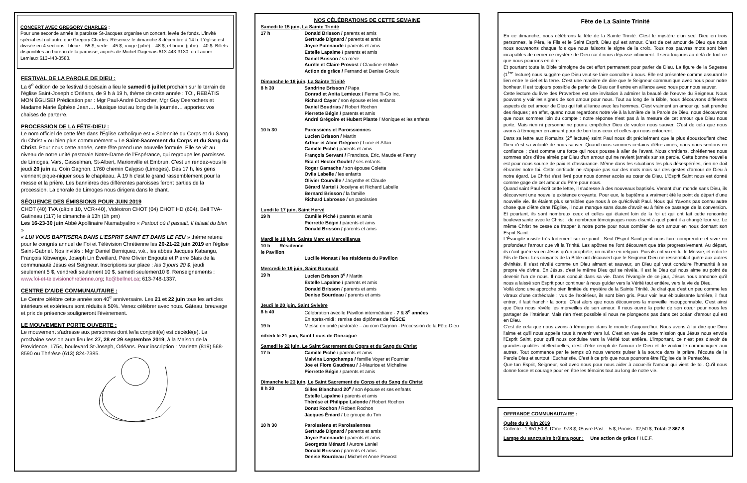CONCERT AVEC GREGORY CHARLES :
Pour une seconde année la paroisse St-Jacques organise un concert, levée de fonds. L'invité spécial est nul autre que Gregory Charles. Réservez le dimanche 8 décembre à 14 h. L'église est divisée en 4 sections : bleue – 55 $; verte – 45 $; rouge (jubé) – 48 $; et brune (jubé) – 40 $. Billets disponibles au bureau de la paroisse, auprès de Michel Dagenais 613-443-3130, ou Laurier Lemieux 613-443-3583.
FESTIVAL DE LA PAROLE DE DIEU :
La 6<sup>e</sup> édition de ce festival diocésain a lieu le samedi 6 juillet prochain sur le terrain de l'église Saint-Joseph d'Orléans, de 9 h à 19 h, thème de cette année : TOI, REBÂTIS MON ÉGLISE! Prédication par : Mgr Paul-André Durocher, Mgr Guy Desrochers et Madame Marie Éphèse Jean…. Musique tout au long de la journée… apportez vos chaises de parterre.
PROCESSION DE LA FÊTE-DIEU :
Le nom officiel de cette fête dans l'Église catholique est « Solennité du Corps et du Sang du Christ » ou bien plus communément « Le Saint-Sacrement du Corps et du Sang du Christ. Pour nous cette année, cette fête prend une nouvelle formule. Elle se vit au niveau de notre unité pastorale Notre-Dame de l'Espérance, qui regroupe les paroisses de Limoges, Vars, Casselman, St-Albert, Marionville et Embrun. C'est un rendez-vous le jeudi 20 juin au Coin Gagnon, 1760 chemin Calypso (Limoges). Dès 17 h, les gens viennent pique-niquer sous le chapiteau. À 19 h c'est le grand rassemblement pour la messe et la prière. Les bannières des différentes paroisses feront parties de la procession. La chorale de Limoges nous dirigera dans le chant.
SÉQUENCE DES ÉMISSIONS POUR JUIN 2019
CHOT (40) TVA (câble 10, VCR+40), Vidéotron CHOT (04) CHOT HD (604), Bell TVA-Gatineau (117) le dimanche à 13h (1h pm)
Les 16-23-30 juin Abbé Apollinaire Ntamabyaliro « Partout où Il passait, Il faisait du bien »
« LUI VOUS BAPTISERA DANS L'ESPRIT SAINT ET DANS LE FEU » thème retenu pour le congrès annuel de Foi et Télévision Chrétienne les 20-21-22 juin 2019 en l'église Saint-Gabriel. Nos invités : Mgr Daniel Berniquez, v.é., les abbés Jacques Kabangu, François Kibwenge, Joseph Lin Éveillard, Père Olivier Engouté et Pierre Blais de la communauté Jésus est Seigneur. Inscriptions sur place : les 3 jours 20 $, jeudi seulement 5 $, vendredi seulement 10 $, samedi seulemen10 $. Renseignements : www.foi-et-televisionchretienne.org; ftc@bellnet.ca; 613-748-1337.
CENTRE D'AIDE COMMUNAUTAIRE :
Le Centre célèbre cette année son 40<sup>e</sup> anniversaire. Les 21 et 22 juin tous les articles intérieurs et extérieurs sont réduits à 50%. Venez célébrer avec nous. Gâteau, breuvage et prix de présence souligneront l'événement.
LE MOUVEMENT PORTE OUVERTE :
Le mouvement s'adresse aux personnes dont le/la conjoint(e) est décédé(e). La prochaine session aura lieu les 27, 28 et 29 septembre 2019, à la Maison de la Providence, 1754, boulevard St-Joseph, Orléans. Pour inscription : Mariette (819) 568-8590 ou Thérèse (613) 824-7385.
NOS CÉLÉBRATIONS DE CETTE SEMAINE
Samedi le 15 juin, La Sainte Trinité
| 17 h | Donald Brisson / parents et amis Gertrude Dignard / parents et amis Joyce Patenaude / parents et amis Estelle Lapalme / parents et amis Daniel Brisson / sa mère Aurèle et Claire Provost / Claudine et Mike Action de grâce / Fernand et Denise Groulx |
Dimanche le 16 juin, La Sainte Trinité
| 8 h 30 | Sandrine Brisson / Papa Conrad et Anita Lemieux / Ferme Ti-Co Inc. Richard Cayer / son épouse et les enfants Daniel Boudrias / Robert Rochon Pierrette Bégin / parents et amis André Grégoire et Hubert Plante / Monique et les enfants |
| 10 h 30 | Paroissiens et Paroissiennes Lucien Brisson / Martin Arthur et Aline Grégoire / Lucie et Allan Camille Piché / parents et amis François Servant / Francisca, Eric, Maude et Fanny Rita et Hector Goulet / ses enfants Roger Gamache / son épouse Colette Ovila Labelle / les enfants Olivier Courville / Jacynthe et Claude Gérard Martel / Jocelyne et Richard Labelle Bernard Brisson / la famille Richard Labrosse / un paroissien |
Lundi le 17 juin, Saint Hervé
| 19 h | Camille Piché / parents et amis Pierrette Bégin / parents et amis Donald Brisson / parents et amis |
Mardi le 18 juin, Saints Marc et Marcellianus
| 10 h Résidence le Pavillon | |
| | Lucille Monast / les résidents du Pavillon |
Mercredi le 19 juin, Saint Romuald
| 19 h | Lucien Brisson 3<sup>e</sup> / Martin Estelle Lapalme / parents et amis Donald Brisson / parents et amis Denise Bourdeau / parents et amis |
Jeudi le 20 juin, Saint Sylvère
| 8 h 40 | Célébration avec le Pavillon intermédiaire - 7 & 8<sup>e</sup> années En après-midi : remise des diplômes de l'ÉSCE |
| 19 h | Messe en unité pastorale – au coin Gagnon - Procession de la Fête-Dieu |
ndredi le 21 juin, Saint Louis de Gonzague
Samedi le 22 juin, Le Saint Sacrement du Coprs et du Sang du Christ
| 17 h | Camille Piché / parents et amis Malvina Longchamps / famille Voyer et Fournier Joe et Flore Gaudreau / J-Maurice et Micheline Pierrette Bégin / parents et amis |
Dimanche le 23 juin, Le Saint Sacrement du Corps et du Sang du Christ
| 8 h 30 | Gilles Blanchard 20<sup>e</sup> / son épouse et ses enfants Estelle Lapalme / parents et amis Thérèse et Philippe Lalonde / Robert Rochon Donat Rochon / Robert Rochon Jacques Émard / Le groupe du Tim |
| 10 h 30 | Paroissiens et Paroissiennes Gertrude Dignard / parents et amis Joyce Patenaude / parents et amis Georgette Ménard / Aurore Laniel Donald Brisson / parents et amis Denise Bourdeau / Michel et Anne Provost |
Fête de La Sainte Trinité
En ce dimanche, nous célébrons la fête de la Sainte Trinité. C'est le mystère d'un seul Dieu en trois personnes, le Père, le Fils et le Saint Esprit, Dieu qui est amour. C'est de cet amour de Dieu que nous nous souvenons chaque fois que nous faisons le signe de la croix. Tous nos pauvres mots sont bien incapables de cerner ce mystère de Dieu car il nous dépasse infiniment. Il sera toujours au-delà de tout ce que nous pourrons en dire.
Et pourtant toute la Bible témoigne de cet effort permanent pour parler de Dieu. La figure de la Sagesse (1<sup>ère</sup> lecture) nous suggère que Dieu veut se faire connaître à nous. Elle est présentée comme assurant le lien entre le ciel et la terre. C'est une manière de dire que le Seigneur communique avec nous pour notre bonheur. Il est toujours possible de parler de Dieu car il entre en alliance avec nous pour nous sauver.
Cette lecture du livre des Proverbes est une invitation à admirer la beauté de l'œuvre du Seigneur. Nous pouvons y voir les signes de son amour pour nous. Tout au long de la Bible, nous découvrons différents aspects de cet amour de Dieu qui fait alliance avec les hommes. C'est vraiment un amour qui sait prendre des risques ; en effet, quand nous regardons notre vie à la lumière de la Parole de Dieu, nous découvrons que nous sommes loin du compte : notre réponse n'est pas à la mesure de cet amour que Dieu nous porte. Mais rien ni personne ne pourra empêcher Dieu de vouloir nous sauver. C'est de cela que nous avons à témoigner en aimant pour de bon tous ceux et celles qui nous entourent.
Dans sa lettre aux Romains (2<sup>e</sup> lecture) saint Paul nous dit précisément que le plus époustouflant chez Dieu c'est sa volonté de nous sauver. Quand nous sommes certains d'être aimés, nous nous sentons en confiance ; c'est comme une force qui nous pousse à aller de l'avant. Nous chrétiens, chrétiennes nous sommes sûrs d'être aimés par Dieu d'un amour qui ne revient jamais sur sa parole. Cette bonne nouvelle est pour nous source de paix et d'assurance. Même dans les situations les plus désespérées, rien ne doit ébranler notre foi. Cette certitude ne s'appuie pas sur des mots mais sur des gestes d'amour de Dieu à notre égard. Le Christ s'est livré pour nous donner accès au cœur de Dieu. L'Esprit Saint nous est donné comme gage de cet amour du Père pour nous.
Quand saint Paul écrit cette lettre, il s'adresse à des nouveaux baptisés. Venant d'un monde sans Dieu, ils découvrent une nouvelle existence croyante. Pour eux, le baptême a vraiment été le point de départ d'une nouvelle vie. Ils étaient plus sensibles que nous à ce qu'écrivait Paul. Nous qui n'avons pas connu autre chose que d'être dans l'Église, il nous manque sans doute d'avoir eu à faire ce passage de la conversion. Et pourtant, ils sont nombreux ceux et celles qui étaient loin de la foi et qui ont fait cette rencontre bouleversante avec le Christ ; de nombreux témoignages nous disent à quel point il a changé leur vie. Le même Christ ne cesse de frapper à notre porte pour nous combler de son amour en nous donnant son Esprit Saint.
L'Évangile insiste très fortement sur ce point : Seul l'Esprit Saint peut nous faire comprendre et vivre en profondeur l'amour que vit la Trinité. Les apôtres ne l'ont découvert que très progressivement. Au départ, ils n'ont guère vu en Jésus qu'un prophète, un maître en religion. Puis ils ont vu en lui le Messie, et enfin le Fils de Dieu. Les croyants de la Bible ont découvert que le Seigneur Dieu ne ressemblait guère aux autres divinités. Il s'est révélé comme un Dieu aimant et sauveur, un Dieu qui veut conduire l'humanité à sa propre vie divine. En Jésus, c'est le même Dieu qui se révèle. Il est le Dieu qui nous aime au point de devenir l'un de nous. Il nous conduit dans sa vie. Dans l'évangile de ce jour, Jésus nous annonce qu'il nous a laissé son Esprit pour continuer à nous guider vers la Vérité tout entière, vers la vie de Dieu.
Voilà donc une approche bien limitée du mystère de la Sainte Trinité. Je dirai que c'est un peu comme les vitraux d'une cathédrale : vus de l'extérieur, ils sont bien gris. Pour voir leur éblouissante lumière, il faut entrer, il faut franchir la porte. C'est alors que nous découvrons la merveille insoupçonnable. C'est ainsi que Dieu nous révèle les merveilles de son amour. Il nous ouvre la porte de son cœur pour nous les partager de l'intérieur. Mais rien n'est possible si nous ne plongeons pas dans cet océan d'amour qui est en Dieu.
C'est de cela que nous avons à témoigner dans le monde d'aujourd'hui. Nous avons à lui dire que Dieu l'aime et qu'il nous appelle tous à revenir vers lui. C'est en vue de cette mission que Jésus nous envoie l'Esprit Saint, pour qu'il nous conduise vers la Vérité tout entière. L'important, ce n'est pas d'avoir de grandes qualités intellectuelles, c'est d'être rempli de l'amour de Dieu et de vouloir le communiquer aux autres. Tout commence par le temps où nous venons puiser à la source dans la prière, l'écoute de la Parole Dieu et surtout l'Eucharistie. C'est à ce prix que nous pourrons être l'Église de la Pentecôte.
Que ton Esprit, Seigneur, soit avec nous pour nous aider à accueillir l'amour qui vient de toi. Qu'il nous donne force et courage pour en être les témoins tout au long de notre vie.
OFFRANDE COMMUNAUTAIRE :
Quête du 9 juin 2019
Collecte : 1 851,50 $; Dîme: 978 $; Œuvre Past. : 5 $; Prions : 32,50 $; Total: 2 867 $
Lampe du sanctuaire brûlera pour : Une action de grâce / H.E.F.